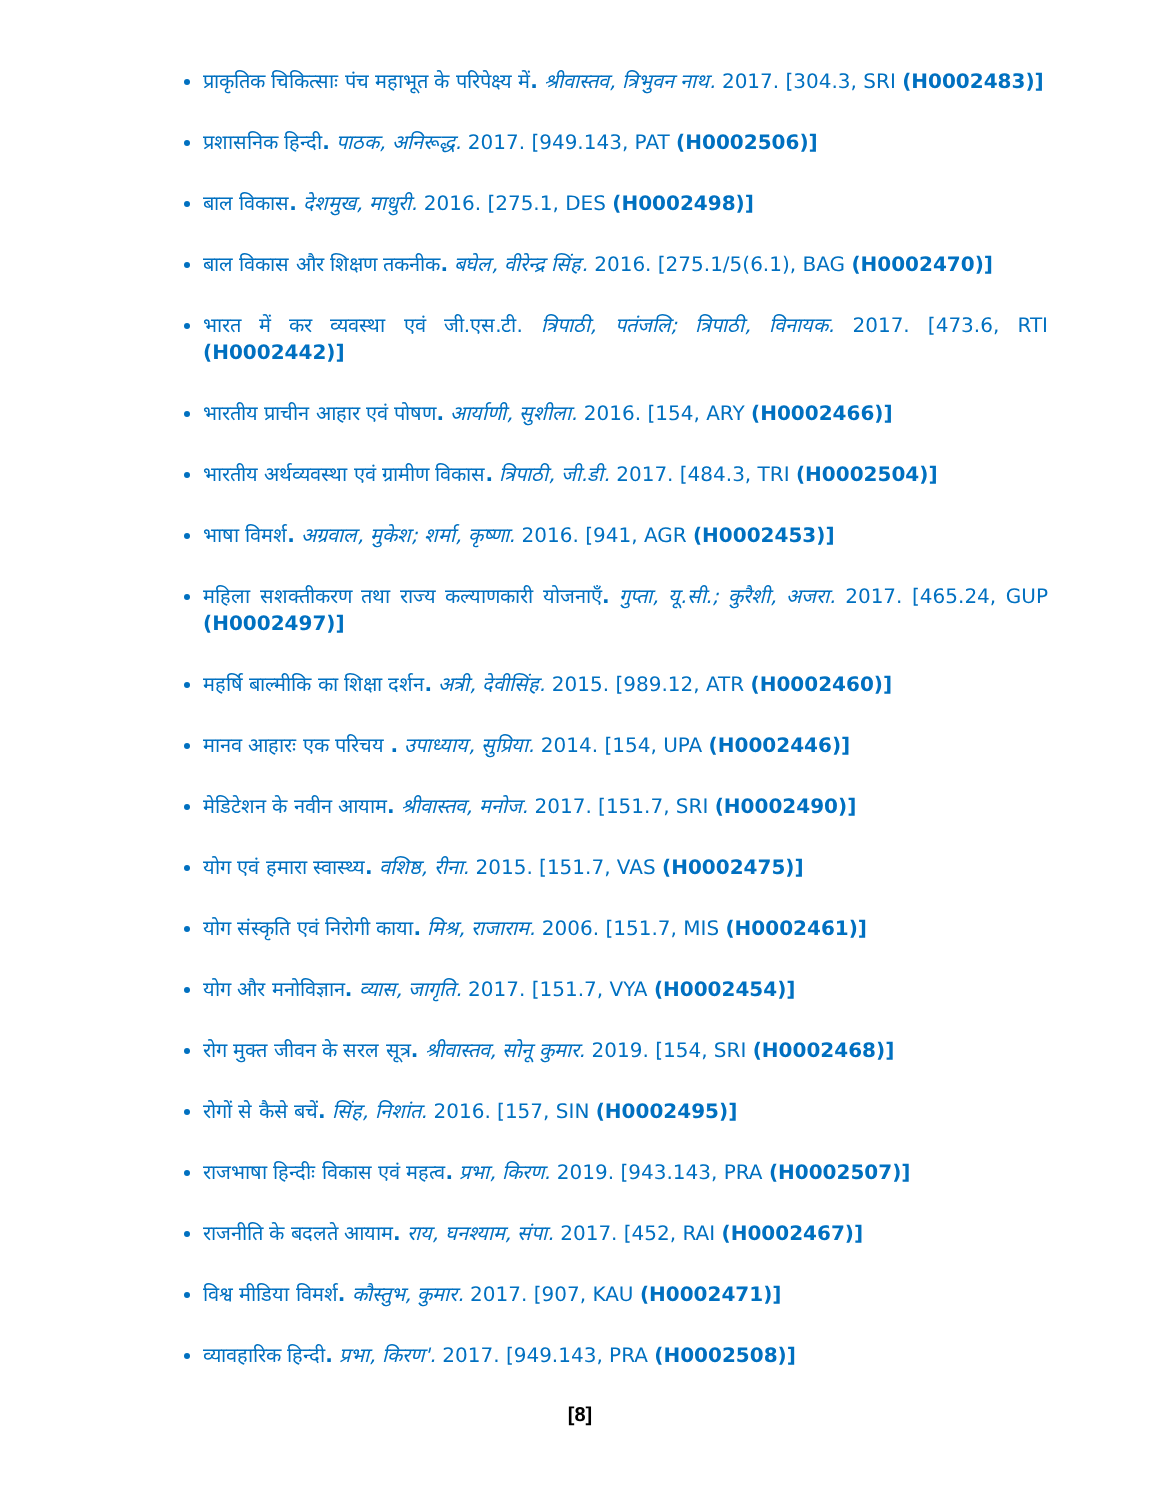प्राकृतिक चिकित्साः पंच महाभूत के परिपेक्ष्य में. श्रीवास्तव, त्रिभुवन नाथ. 2017. [304.3, SRI (H0002483)]
प्रशासनिक हिन्दी. पाठक, अनिरूद्ध. 2017. [949.143, PAT (H0002506)]
बाल विकास. देशमुख, माधुरी. 2016. [275.1, DES (H0002498)]
बाल विकास और शिक्षण तकनीक. बघेल, वीरेन्द्र सिंह. 2016. [275.1/5(6.1), BAG (H0002470)]
भारत में कर व्यवस्था एवं जी.एस.टी. त्रिपाठी, पतंजलि; त्रिपाठी, विनायक. 2017. [473.6, RTI (H0002442)]
भारतीय प्राचीन आहार एवं पोषण. आर्याणी, सुशीला. 2016. [154, ARY (H0002466)]
भारतीय अर्थव्यवस्था एवं ग्रामीण विकास. त्रिपाठी, जी.डी. 2017. [484.3, TRI (H0002504)]
भाषा विमर्श. अग्रवाल, मुकेश; शर्मा, कृष्णा. 2016. [941, AGR (H0002453)]
महिला सशक्तीकरण तथा राज्य कल्याणकारी योजनाऍं. गुप्ता, यू.सी.; कुरैशी, अजरा. 2017. [465.24, GUP (H0002497)]
महर्षि बाल्मीकि का शिक्षा दर्शन. अत्री, देवीसिंह. 2015. [989.12, ATR (H0002460)]
मानव आहारः एक परिचय . उपाध्याय, सुप्रिया. 2014. [154, UPA (H0002446)]
मेडिटेशन के नवीन आयाम. श्रीवास्तव, मनोज. 2017. [151.7, SRI (H0002490)]
योग एवं हमारा स्वास्थ्य. वशिष्ठ, रीना. 2015. [151.7, VAS (H0002475)]
योग संस्कृति एवं निरोगी काया. मिश्र, राजाराम. 2006. [151.7, MIS (H0002461)]
योग और मनोविज्ञान. व्यास, जागृति. 2017. [151.7, VYA (H0002454)]
रोग मुक्त जीवन के सरल सूत्र. श्रीवास्तव, सोनू कुमार. 2019. [154, SRI (H0002468)]
रोगों से कैसे बचें. सिंह, निशांत. 2016. [157, SIN (H0002495)]
राजभाषा हिन्दीः विकास एवं महत्व. प्रभा, किरण. 2019. [943.143, PRA (H0002507)]
राजनीति के बदलते आयाम. राय, घनश्याम, संपा. 2017. [452, RAI (H0002467)]
विश्व मीडिया विमर्श. कौस्तुभ, कुमार. 2017. [907, KAU (H0002471)]
व्यावहारिक हिन्दी. प्रभा, किरण'. 2017. [949.143, PRA (H0002508)]
[8]